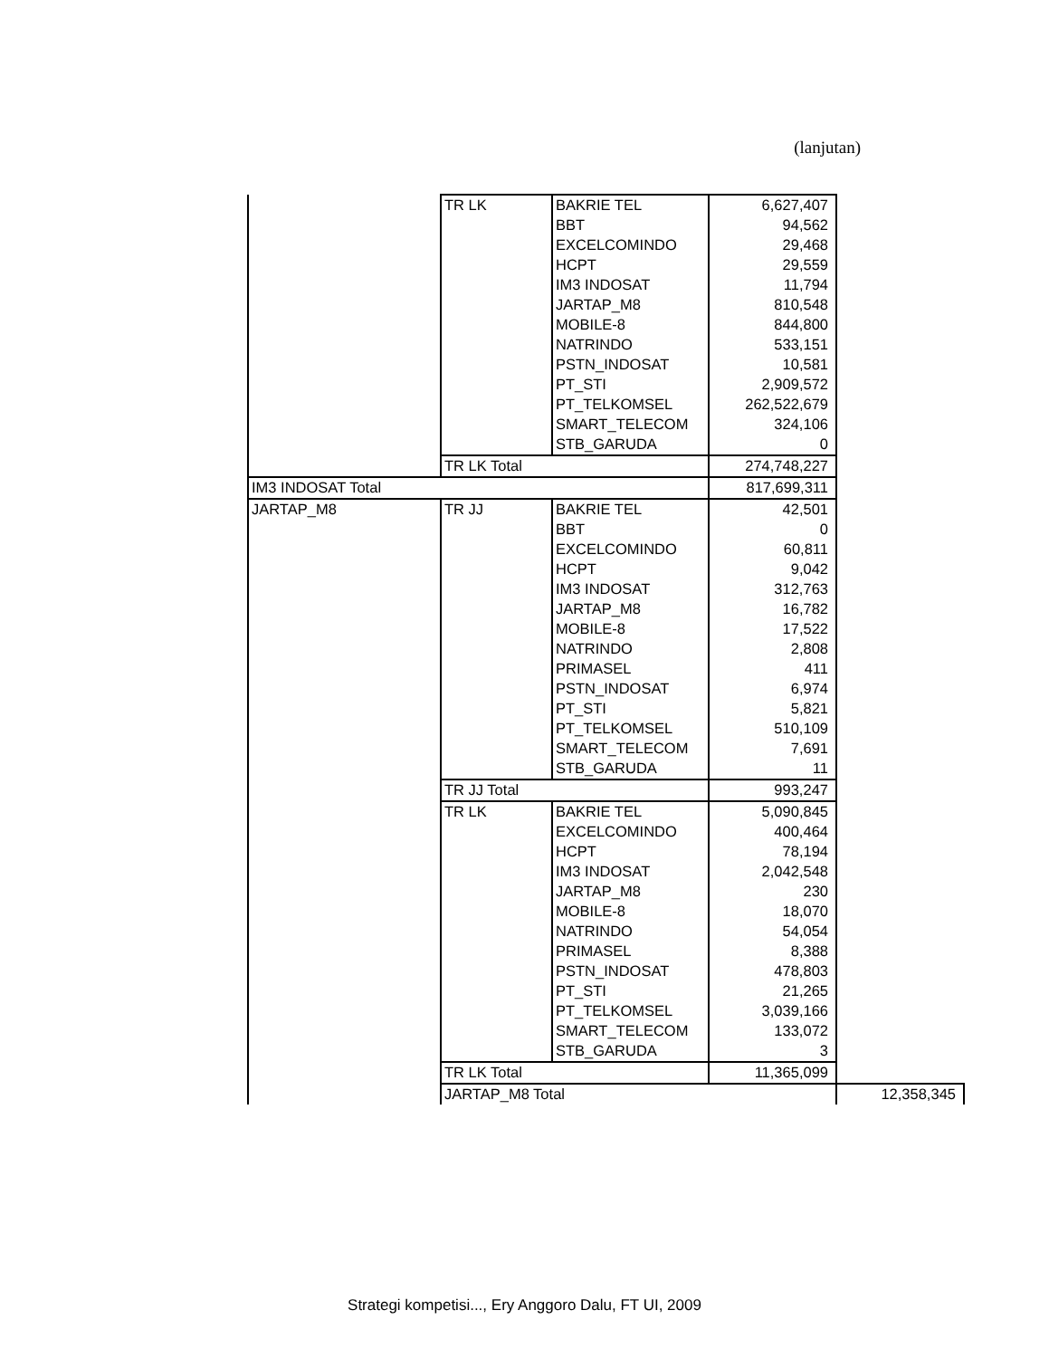(lanjutan)
| | TR LK | BAKRIE TEL | 6,627,407 | |
| | | BBT | 94,562 | |
| | | EXCELCOMINDO | 29,468 | |
| | | HCPT | 29,559 | |
| | | IM3 INDOSAT | 11,794 | |
| | | JARTAP_M8 | 810,548 | |
| | | MOBILE-8 | 844,800 | |
| | | NATRINDO | 533,151 | |
| | | PSTN_INDOSAT | 10,581 | |
| | | PT_STI | 2,909,572 | |
| | | PT_TELKOMSEL | 262,522,679 | |
| | | SMART_TELECOM | 324,106 | |
| | | STB_GARUDA | 0 | |
| | TR LK Total | | 274,748,227 | |
| IM3 INDOSAT Total | | | 817,699,311 | |
| JARTAP_M8 | TR JJ | BAKRIE TEL | 42,501 | |
| | | BBT | 0 | |
| | | EXCELCOMINDO | 60,811 | |
| | | HCPT | 9,042 | |
| | | IM3 INDOSAT | 312,763 | |
| | | JARTAP_M8 | 16,782 | |
| | | MOBILE-8 | 17,522 | |
| | | NATRINDO | 2,808 | |
| | | PRIMASEL | 411 | |
| | | PSTN_INDOSAT | 6,974 | |
| | | PT_STI | 5,821 | |
| | | PT_TELKOMSEL | 510,109 | |
| | | SMART_TELECOM | 7,691 | |
| | | STB_GARUDA | 11 | |
| | TR JJ Total | | 993,247 | |
| | TR LK | BAKRIE TEL | 5,090,845 | |
| | | EXCELCOMINDO | 400,464 | |
| | | HCPT | 78,194 | |
| | | IM3 INDOSAT | 2,042,548 | |
| | | JARTAP_M8 | 230 | |
| | | MOBILE-8 | 18,070 | |
| | | NATRINDO | 54,054 | |
| | | PRIMASEL | 8,388 | |
| | | PSTN_INDOSAT | 478,803 | |
| | | PT_STI | 21,265 | |
| | | PT_TELKOMSEL | 3,039,166 | |
| | | SMART_TELECOM | 133,072 | |
| | | STB_GARUDA | 3 | |
| | TR LK Total | | 11,365,099 | |
| | JARTAP_M8 Total | | | 12,358,345 |
Strategi kompetisi..., Ery Anggoro Dalu, FT UI, 2009